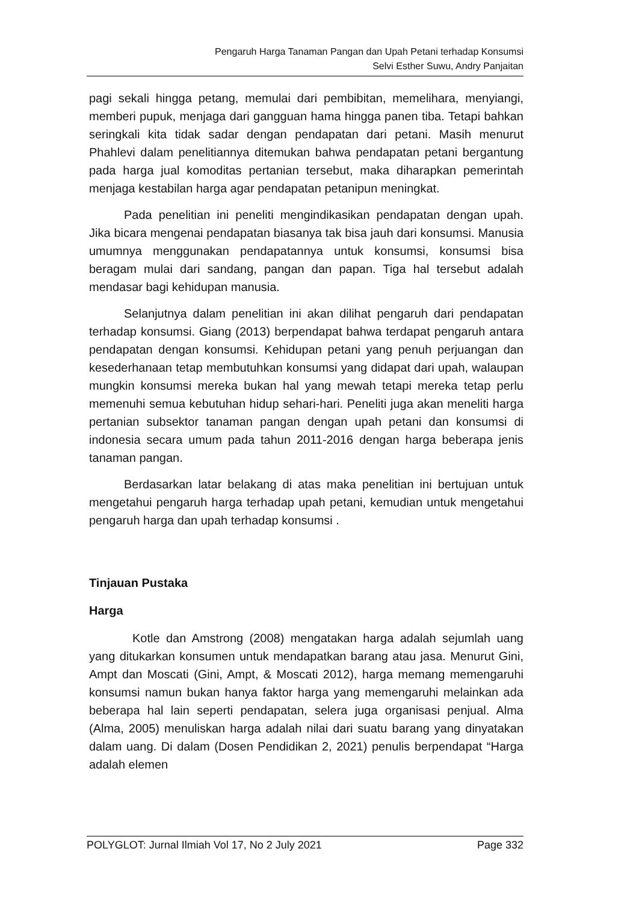Pengaruh Harga Tanaman Pangan dan Upah Petani terhadap Konsumsi
Selvi Esther Suwu, Andry Panjaitan
pagi sekali hingga petang, memulai dari pembibitan, memelihara, menyiangi, memberi pupuk, menjaga dari gangguan hama hingga panen tiba. Tetapi bahkan seringkali kita tidak sadar dengan pendapatan dari petani. Masih menurut Phahlevi dalam penelitiannya ditemukan bahwa pendapatan petani bergantung pada harga jual komoditas pertanian tersebut, maka diharapkan pemerintah menjaga kestabilan harga agar pendapatan petanipun meningkat.
Pada penelitian ini peneliti mengindikasikan pendapatan dengan upah. Jika bicara mengenai pendapatan biasanya tak bisa jauh dari konsumsi. Manusia umumnya menggunakan pendapatannya untuk konsumsi, konsumsi bisa beragam mulai dari sandang, pangan dan papan. Tiga hal tersebut adalah mendasar bagi kehidupan manusia.
Selanjutnya dalam penelitian ini akan dilihat pengaruh dari pendapatan terhadap konsumsi. Giang (2013) berpendapat bahwa terdapat pengaruh antara pendapatan dengan konsumsi. Kehidupan petani yang penuh perjuangan dan kesederhanaan tetap membutuhkan konsumsi yang didapat dari upah, walaupan mungkin konsumsi mereka bukan hal yang mewah tetapi mereka tetap perlu memenuhi semua kebutuhan hidup sehari-hari. Peneliti juga akan meneliti harga pertanian subsektor tanaman pangan dengan upah petani dan konsumsi di indonesia secara umum pada tahun 2011-2016 dengan harga beberapa jenis tanaman pangan.
Berdasarkan latar belakang di atas maka penelitian ini bertujuan untuk mengetahui pengaruh harga terhadap upah petani, kemudian untuk mengetahui pengaruh harga dan upah terhadap konsumsi .
Tinjauan Pustaka
Harga
Kotle dan Amstrong (2008) mengatakan harga adalah sejumlah uang yang ditukarkan konsumen untuk mendapatkan barang atau jasa. Menurut Gini, Ampt dan Moscati (Gini, Ampt, & Moscati 2012), harga memang memengaruhi konsumsi namun bukan hanya faktor harga yang memengaruhi melainkan ada beberapa hal lain seperti pendapatan, selera juga organisasi penjual. Alma (Alma, 2005) menuliskan harga adalah nilai dari suatu barang yang dinyatakan dalam uang. Di dalam (Dosen Pendidikan 2, 2021) penulis berpendapat “Harga adalah elemen
POLYGLOT: Jurnal Ilmiah Vol 17, No 2 July 2021 Page 332